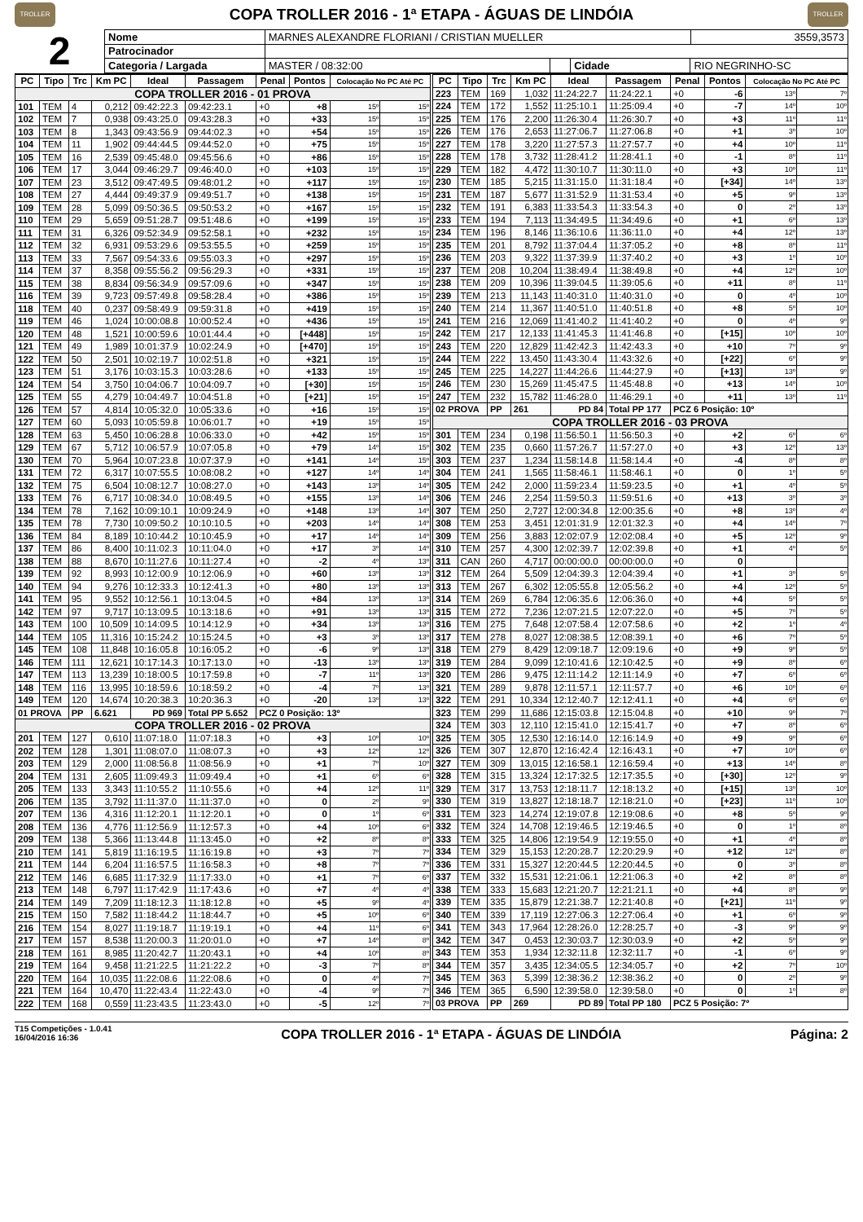TROLLER
COPA TROLLER 2016 - 1ª ETAPA - ÁGUAS DE LINDÓIA
TROLLER
2
| Nome | MARNES ALEXANDRE FLORIANI / CRISTIAN MUELLER | | | | 3559,3573 |
| Patrocinador | | | | | |
| Categoria / Largada | MASTER / 08:32:00 | | Cidade | RIO NEGRINHO-SC | |
| PC | Tipo | Trc | Km PC | Ideal | Passagem | Penal | Pontos | Colocação No PC Até PC | |
| --- | --- | --- | --- | --- | --- | --- | --- | --- | --- |
| COPA TROLLER 2016 - 01 PROVA | | | | | | | | | |
| 101 | TEM | 4 | 0,212 | 09:42:22.3 | 09:42:23.1 | +0 | +8 | 15º | 15º |
| 102 | TEM | 7 | 0,938 | 09:43:25.0 | 09:43:28.3 | +0 | +33 | 15º | 15º |
| 103 | TEM | 8 | 1,343 | 09:43:56.9 | 09:44:02.3 | +0 | +54 | 15º | 15º |
| 104 | TEM | 11 | 1,902 | 09:44:44.5 | 09:44:52.0 | +0 | +75 | 15º | 15º |
| 105 | TEM | 16 | 2,539 | 09:45:48.0 | 09:45:56.6 | +0 | +86 | 15º | 15º |
| 106 | TEM | 17 | 3,044 | 09:46:29.7 | 09:46:40.0 | +0 | +103 | 15º | 15º |
| 107 | TEM | 23 | 3,512 | 09:47:49.5 | 09:48:01.2 | +0 | +117 | 15º | 15º |
| 108 | TEM | 27 | 4,444 | 09:49:37.9 | 09:49:51.7 | +0 | +138 | 15º | 15º |
| 109 | TEM | 28 | 5,099 | 09:50:36.5 | 09:50:53.2 | +0 | +167 | 15º | 15º |
| 110 | TEM | 29 | 5,659 | 09:51:28.7 | 09:51:48.6 | +0 | +199 | 15º | 15º |
| 111 | TEM | 31 | 6,326 | 09:52:34.9 | 09:52:58.1 | +0 | +232 | 15º | 15º |
| 112 | TEM | 32 | 6,931 | 09:53:29.6 | 09:53:55.5 | +0 | +259 | 15º | 15º |
| 113 | TEM | 33 | 7,567 | 09:54:33.6 | 09:55:03.3 | +0 | +297 | 15º | 15º |
| 114 | TEM | 37 | 8,358 | 09:55:56.2 | 09:56:29.3 | +0 | +331 | 15º | 15º |
| 115 | TEM | 38 | 8,834 | 09:56:34.9 | 09:57:09.6 | +0 | +347 | 15º | 15º |
| 116 | TEM | 39 | 9,723 | 09:57:49.8 | 09:58:28.4 | +0 | +386 | 15º | 15º |
| 118 | TEM | 40 | 0,237 | 09:58:49.9 | 09:59:31.8 | +0 | +419 | 15º | 15º |
| 119 | TEM | 46 | 1,024 | 10:00:08.8 | 10:00:52.4 | +0 | +436 | 15º | 15º |
| 120 | TEM | 48 | 1,521 | 10:00:59.6 | 10:01:44.4 | +0 | [+448] | 15º | 15º |
| 121 | TEM | 49 | 1,989 | 10:01:37.9 | 10:02:24.9 | +0 | [+470] | 15º | 15º |
| 122 | TEM | 50 | 2,501 | 10:02:19.7 | 10:02:51.8 | +0 | +321 | 15º | 15º |
| 123 | TEM | 51 | 3,176 | 10:03:15.3 | 10:03:28.6 | +0 | +133 | 15º | 15º |
| 124 | TEM | 54 | 3,750 | 10:04:06.7 | 10:04:09.7 | +0 | [+30] | 15º | 15º |
| 125 | TEM | 55 | 4,279 | 10:04:49.7 | 10:04:51.8 | +0 | [+21] | 15º | 15º |
| 126 | TEM | 57 | 4,814 | 10:05:32.0 | 10:05:33.6 | +0 | +16 | 15º | 15º |
| 127 | TEM | 60 | 5,093 | 10:05:59.8 | 10:06:01.7 | +0 | +19 | 15º | 15º |
| 128 | TEM | 63 | 5,450 | 10:06:28.8 | 10:06:33.0 | +0 | +42 | 15º | 15º |
| 129 | TEM | 67 | 5,712 | 10:06:57.9 | 10:07:05.8 | +0 | +79 | 14º | 15º |
| 130 | TEM | 70 | 5,964 | 10:07:23.8 | 10:07:37.9 | +0 | +141 | 14º | 15º |
| 131 | TEM | 72 | 6,317 | 10:07:55.5 | 10:08:08.2 | +0 | +127 | 14º | 14º |
| 132 | TEM | 75 | 6,504 | 10:08:12.7 | 10:08:27.0 | +0 | +143 | 13º | 14º |
| 133 | TEM | 76 | 6,717 | 10:08:34.0 | 10:08:49.5 | +0 | +155 | 13º | 14º |
| 134 | TEM | 78 | 7,162 | 10:09:10.1 | 10:09:24.9 | +0 | +148 | 13º | 14º |
| 135 | TEM | 78 | 7,730 | 10:09:50.2 | 10:10:10.5 | +0 | +203 | 14º | 14º |
| 136 | TEM | 84 | 8,189 | 10:10:44.2 | 10:10:45.9 | +0 | +17 | 14º | 14º |
| 137 | TEM | 86 | 8,400 | 10:11:02.3 | 10:11:04.0 | +0 | +17 | 3º | 14º |
| 138 | TEM | 88 | 8,670 | 10:11:27.6 | 10:11:27.4 | +0 | -2 | 4º | 13º |
| 139 | TEM | 92 | 8,993 | 10:12:00.9 | 10:12:06.9 | +0 | +60 | 13º | 13º |
| 140 | TEM | 94 | 9,276 | 10:12:33.3 | 10:12:41.3 | +0 | +80 | 13º | 13º |
| 141 | TEM | 95 | 9,552 | 10:12:56.1 | 10:13:04.5 | +0 | +84 | 13º | 13º |
| 142 | TEM | 97 | 9,717 | 10:13:09.5 | 10:13:18.6 | +0 | +91 | 13º | 13º |
| 143 | TEM | 100 | 10,509 | 10:14:09.5 | 10:14:12.9 | +0 | +34 | 13º | 13º |
| 144 | TEM | 105 | 11,316 | 10:15:24.2 | 10:15:24.5 | +0 | +3 | 3º | 13º |
| 145 | TEM | 108 | 11,848 | 10:16:05.8 | 10:16:05.2 | +0 | -6 | 9º | 13º |
| 146 | TEM | 111 | 12,621 | 10:17:14.3 | 10:17:13.0 | +0 | -13 | 13º | 13º |
| 147 | TEM | 113 | 13,239 | 10:18:00.5 | 10:17:59.8 | +0 | -7 | 11º | 13º |
| 148 | TEM | 116 | 13,995 | 10:18:59.6 | 10:18:59.2 | +0 | -4 | 7º | 13º |
| 149 | TEM | 120 | 14,674 | 10:20:38.3 | 10:20:36.3 | +0 | -20 | 13º | 13º |
| 01 PROVA | | PP | 6.621 | PD 969 | Total PP 5.652 | PCZ 0 Posição: 13º | | | |
| COPA TROLLER 2016 - 02 PROVA | | | | | | | | | |
| 201 | TEM | 127 | 0,610 | 11:07:18.0 | 11:07:18.3 | +0 | +3 | 10º | 10º |
| 202 | TEM | 128 | 1,301 | 11:08:07.0 | 11:08:07.3 | +0 | +3 | 12º | 12º |
| 203 | TEM | 129 | 2,000 | 11:08:56.8 | 11:08:56.9 | +0 | +1 | 7º | 10º |
| 204 | TEM | 131 | 2,605 | 11:09:49.3 | 11:09:49.4 | +0 | +1 | 6º | 6º |
| 205 | TEM | 133 | 3,343 | 11:10:55.2 | 11:10:55.6 | +0 | +4 | 12º | 11º |
| 206 | TEM | 135 | 3,792 | 11:11:37.0 | 11:11:37.0 | +0 | 0 | 2º | 9º |
| 207 | TEM | 136 | 4,316 | 11:12:20.1 | 11:12:20.1 | +0 | 0 | 1º | 6º |
| 208 | TEM | 136 | 4,776 | 11:12:56.9 | 11:12:57.3 | +0 | +4 | 10º | 6º |
| 209 | TEM | 138 | 5,366 | 11:13:44.8 | 11:13:45.0 | +0 | +2 | 8º | 8º |
| 210 | TEM | 141 | 5,819 | 11:16:19.5 | 11:16:19.8 | +0 | +3 | 7º | 7º |
| 211 | TEM | 144 | 6,204 | 11:16:57.5 | 11:16:58.3 | +0 | +8 | 7º | 7º |
| 212 | TEM | 146 | 6,685 | 11:17:32.9 | 11:17:33.0 | +0 | +1 | 7º | 6º |
| 213 | TEM | 148 | 6,797 | 11:17:42.9 | 11:17:43.6 | +0 | +7 | 4º | 4º |
| 214 | TEM | 149 | 7,209 | 11:18:12.3 | 11:18:12.8 | +0 | +5 | 9º | 4º |
| 215 | TEM | 150 | 7,582 | 11:18:44.2 | 11:18:44.7 | +0 | +5 | 10º | 6º |
| 216 | TEM | 154 | 8,027 | 11:19:18.7 | 11:19:19.1 | +0 | +4 | 11º | 6º |
| 217 | TEM | 157 | 8,538 | 11:20:00.3 | 11:20:01.0 | +0 | +7 | 14º | 8º |
| 218 | TEM | 161 | 8,985 | 11:20:42.7 | 11:20:43.1 | +0 | +4 | 10º | 8º |
| 219 | TEM | 164 | 9,458 | 11:21:22.5 | 11:21:22.2 | +0 | -3 | 7º | 8º |
| 220 | TEM | 164 | 10,035 | 11:22:08.6 | 11:22:08.6 | +0 | 0 | 4º | 7º |
| 221 | TEM | 164 | 10,470 | 11:22:43.4 | 11:22:43.0 | +0 | -4 | 9º | 7º |
| 222 | TEM | 168 | 0,559 | 11:23:43.5 | 11:23:43.0 | +0 | -5 | 12º | 7º |
| PC | Tipo | Trc | Km PC | Ideal | Passagem | Penal | Pontos | Colocação No PC Até PC | |
| --- | --- | --- | --- | --- | --- | --- | --- | --- | --- |
| 223 | TEM | 169 | 1,032 | 11:24:22.7 | 11:24:22.1 | +0 | -6 | 13º | 7º |
| 224 | TEM | 172 | 1,552 | 11:25:10.1 | 11:25:09.4 | +0 | -7 | 14º | 10º |
| 225 | TEM | 176 | 2,200 | 11:26:30.4 | 11:26:30.7 | +0 | +3 | 11º | 11º |
| 226 | TEM | 176 | 2,653 | 11:27:06.7 | 11:27:06.8 | +0 | +1 | 3º | 10º |
| 227 | TEM | 178 | 3,220 | 11:27:57.3 | 11:27:57.7 | +0 | +4 | 10º | 11º |
| 228 | TEM | 178 | 3,732 | 11:28:41.2 | 11:28:41.1 | +0 | -1 | 8º | 11º |
| 229 | TEM | 182 | 4,472 | 11:30:10.7 | 11:30:11.0 | +0 | +3 | 10º | 11º |
| 230 | TEM | 185 | 5,215 | 11:31:15.0 | 11:31:18.4 | +0 | [+34] | 14º | 13º |
| 231 | TEM | 187 | 5,677 | 11:31:52.9 | 11:31:53.4 | +0 | +5 | 9º | 13º |
| 232 | TEM | 191 | 6,383 | 11:33:54.3 | 11:33:54.3 | +0 | 0 | 2º | 13º |
| 233 | TEM | 194 | 7,113 | 11:34:49.5 | 11:34:49.6 | +0 | +1 | 6º | 13º |
| 234 | TEM | 196 | 8,146 | 11:36:10.6 | 11:36:11.0 | +0 | +4 | 12º | 13º |
| 235 | TEM | 201 | 8,792 | 11:37:04.4 | 11:37:05.2 | +0 | +8 | 8º | 11º |
| 236 | TEM | 203 | 9,322 | 11:37:39.9 | 11:37:40.2 | +0 | +3 | 1º | 10º |
| 237 | TEM | 208 | 10,204 | 11:38:49.4 | 11:38:49.8 | +0 | +4 | 12º | 10º |
| 238 | TEM | 209 | 10,396 | 11:39:04.5 | 11:39:05.6 | +0 | +11 | 8º | 11º |
| 239 | TEM | 213 | 11,143 | 11:40:31.0 | 11:40:31.0 | +0 | 0 | 4º | 10º |
| 240 | TEM | 214 | 11,367 | 11:40:51.0 | 11:40:51.8 | +0 | +8 | 5º | 10º |
| 241 | TEM | 216 | 12,069 | 11:41:40.2 | 11:41:40.2 | +0 | 0 | 4º | 9º |
| 242 | TEM | 217 | 12,133 | 11:41:45.3 | 11:41:46.8 | +0 | [+15] | 10º | 10º |
| 243 | TEM | 220 | 12,829 | 11:42:42.3 | 11:42:43.3 | +0 | +10 | 7º | 9º |
| 244 | TEM | 222 | 13,450 | 11:43:30.4 | 11:43:32.6 | +0 | [+22] | 6º | 9º |
| 245 | TEM | 225 | 14,227 | 11:44:26.6 | 11:44:27.9 | +0 | [+13] | 13º | 9º |
| 246 | TEM | 230 | 15,269 | 11:45:47.5 | 11:45:48.8 | +0 | +13 | 14º | 10º |
| 247 | TEM | 232 | 15,782 | 11:46:28.0 | 11:46:29.1 | +0 | +11 | 13º | 11º |
| 02 PROVA | | PP | 261 | PD 84 | Total PP 177 | PCZ 6 Posição: 10º | | | |
| COPA TROLLER 2016 - 03 PROVA | | | | | | | | | |
| 301 | TEM | 234 | 0,198 | 11:56:50.1 | 11:56:50.3 | +0 | +2 | 6º | 6º |
| 302 | TEM | 235 | 0,660 | 11:57:26.7 | 11:57:27.0 | +0 | +3 | 12º | 13º |
| 303 | TEM | 237 | 1,234 | 11:58:14.8 | 11:58:14.4 | +0 | -4 | 8º | 8º |
| 304 | TEM | 241 | 1,565 | 11:58:46.1 | 11:58:46.1 | +0 | 0 | 1º | 5º |
| 305 | TEM | 242 | 2,000 | 11:59:23.4 | 11:59:23.5 | +0 | +1 | 4º | 5º |
| 306 | TEM | 246 | 2,254 | 11:59:50.3 | 11:59:51.6 | +0 | +13 | 3º | 3º |
| 307 | TEM | 250 | 2,727 | 12:00:34.8 | 12:00:35.6 | +0 | +8 | 13º | 4º |
| 308 | TEM | 253 | 3,451 | 12:01:31.9 | 12:01:32.3 | +0 | +4 | 14º | 7º |
| 309 | TEM | 256 | 3,883 | 12:02:07.9 | 12:02:08.4 | +0 | +5 | 12º | 9º |
| 310 | TEM | 257 | 4,300 | 12:02:39.7 | 12:02:39.8 | +0 | +1 | 4º | 5º |
| 311 | CAN | 260 | 4,717 | 00:00:00.0 | 00:00:00.0 | +0 | 0 | | |
| 312 | TEM | 264 | 5,509 | 12:04:39.3 | 12:04:39.4 | +0 | +1 | 3º | 5º |
| 313 | TEM | 267 | 6,302 | 12:05:55.8 | 12:05:56.2 | +0 | +4 | 12º | 5º |
| 314 | TEM | 269 | 6,784 | 12:06:35.6 | 12:06:36.0 | +0 | +4 | 5º | 5º |
| 315 | TEM | 272 | 7,236 | 12:07:21.5 | 12:07:22.0 | +0 | +5 | 7º | 5º |
| 316 | TEM | 275 | 7,648 | 12:07:58.4 | 12:07:58.6 | +0 | +2 | 1º | 4º |
| 317 | TEM | 278 | 8,027 | 12:08:38.5 | 12:08:39.1 | +0 | +6 | 7º | 5º |
| 318 | TEM | 279 | 8,429 | 12:09:18.7 | 12:09:19.6 | +0 | +9 | 9º | 5º |
| 319 | TEM | 284 | 9,099 | 12:10:41.6 | 12:10:42.5 | +0 | +9 | 8º | 6º |
| 320 | TEM | 286 | 9,475 | 12:11:14.2 | 12:11:14.9 | +0 | +7 | 6º | 6º |
| 321 | TEM | 289 | 9,878 | 12:11:57.1 | 12:11:57.7 | +0 | +6 | 10º | 6º |
| 322 | TEM | 291 | 10,334 | 12:12:40.7 | 12:12:41.1 | +0 | +4 | 6º | 6º |
| 323 | TEM | 299 | 11,686 | 12:15:03.8 | 12:15:04.8 | +0 | +10 | 9º | 7º |
| 324 | TEM | 303 | 12,110 | 12:15:41.0 | 12:15:41.7 | +0 | +7 | 8º | 6º |
| 325 | TEM | 305 | 12,530 | 12:16:14.0 | 12:16:14.9 | +0 | +9 | 9º | 6º |
| 326 | TEM | 307 | 12,870 | 12:16:42.4 | 12:16:43.1 | +0 | +7 | 10º | 6º |
| 327 | TEM | 309 | 13,015 | 12:16:58.1 | 12:16:59.4 | +0 | +13 | 14º | 8º |
| 328 | TEM | 315 | 13,324 | 12:17:32.5 | 12:17:35.5 | +0 | [+30] | 12º | 9º |
| 329 | TEM | 317 | 13,753 | 12:18:11.7 | 12:18:13.2 | +0 | [+15] | 13º | 10º |
| 330 | TEM | 319 | 13,827 | 12:18:18.7 | 12:18:21.0 | +0 | [+23] | 11º | 10º |
| 331 | TEM | 323 | 14,274 | 12:19:07.8 | 12:19:08.6 | +0 | +8 | 5º | 9º |
| 332 | TEM | 324 | 14,708 | 12:19:46.5 | 12:19:46.5 | +0 | 0 | 1º | 8º |
| 333 | TEM | 325 | 14,806 | 12:19:54.9 | 12:19:55.0 | +0 | +1 | 4º | 8º |
| 334 | TEM | 329 | 15,153 | 12:20:28.7 | 12:20:29.9 | +0 | +12 | 12º | 8º |
| 336 | TEM | 331 | 15,327 | 12:20:44.5 | 12:20:44.5 | +0 | 0 | 3º | 8º |
| 337 | TEM | 332 | 15,531 | 12:21:06.1 | 12:21:06.3 | +0 | +2 | 8º | 8º |
| 338 | TEM | 333 | 15,683 | 12:21:20.7 | 12:21:21.1 | +0 | +4 | 8º | 9º |
| 339 | TEM | 335 | 15,879 | 12:21:38.7 | 12:21:40.8 | +0 | [+21] | 11º | 9º |
| 340 | TEM | 339 | 17,119 | 12:27:06.3 | 12:27:06.4 | +0 | +1 | 6º | 9º |
| 341 | TEM | 343 | 17,964 | 12:28:26.0 | 12:28:25.7 | +0 | -3 | 9º | 9º |
| 342 | TEM | 347 | 0,453 | 12:30:03.7 | 12:30:03.9 | +0 | +2 | 5º | 9º |
| 343 | TEM | 353 | 1,934 | 12:32:11.8 | 12:32:11.7 | +0 | -1 | 6º | 9º |
| 344 | TEM | 357 | 3,435 | 12:34:05.5 | 12:34:05.7 | +0 | +2 | 7º | 10º |
| 345 | TEM | 363 | 5,399 | 12:38:36.2 | 12:38:36.2 | +0 | 0 | 2º | 9º |
| 346 | TEM | 365 | 6,590 | 12:39:58.0 | 12:39:58.0 | +0 | 0 | 1º | 8º |
| 03 PROVA | | PP | 269 | PD 89 | Total PP 180 | PCZ 5 Posição: 7º | | | |
T15 Competições - 1.0.41
16/04/2016 16:36
COPA TROLLER 2016 - 1ª ETAPA - ÁGUAS DE LINDÓIA
Página: 2